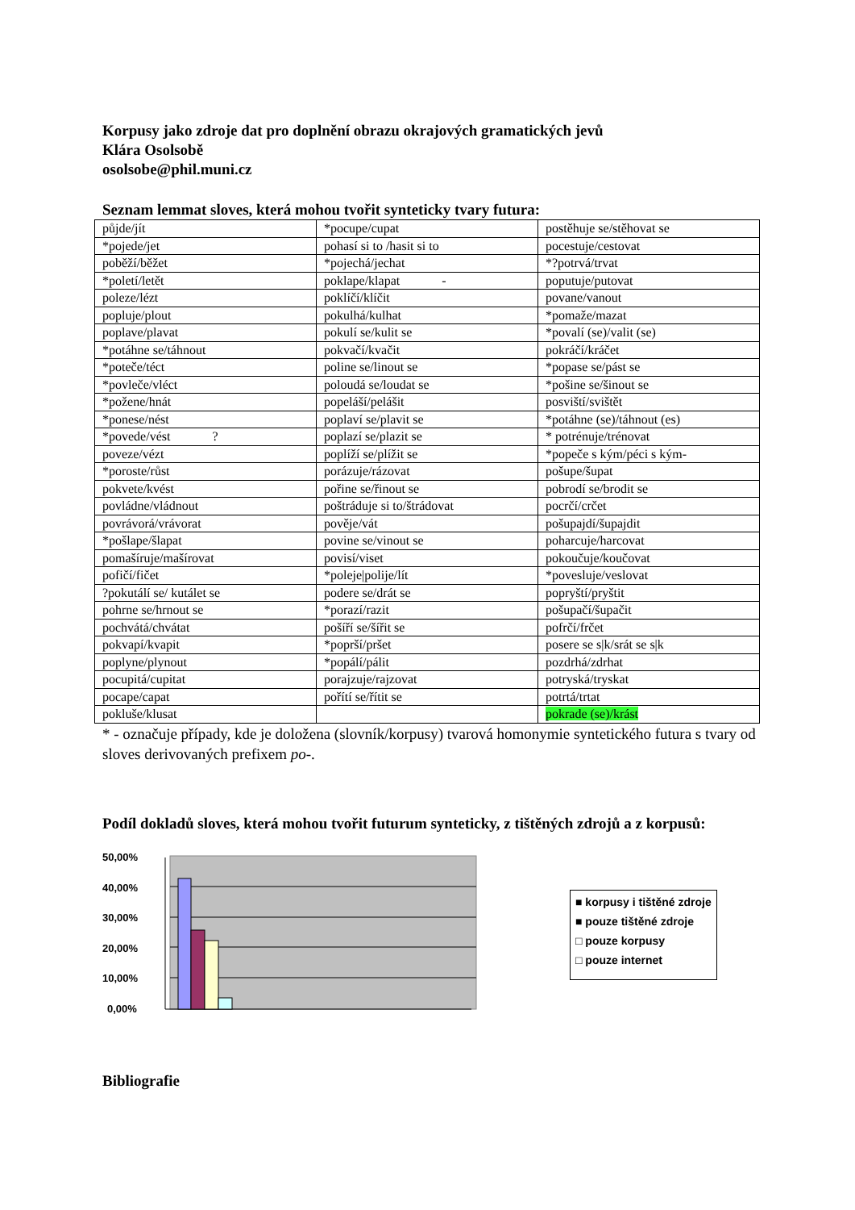Korpusy jako zdroje dat pro doplnění obrazu okrajových gramatických jevů
Klára Osolsobě
osolsobe@phil.muni.cz
Seznam lemmat sloves, která mohou tvořit synteticky tvary futura:
| půjde/jít | *pocupe/cupat | postěhuje se/stěhovat se |
| *pojede/jet | pohasí si to /hasit si to | pocestuje/cestovat |
| poběží/běžet | *pojechá/jechat | *?potrvá/trvat |
| *poletí/letět | poklape/klapat - | poputuje/putovat |
| poleze/lézt | poklíčí/klíčit | povane/vanout |
| popluje/plout | pokulhá/kulhat | *pomaže/mazat |
| poplave/plavat | pokulí se/kulit se | *povalí (se)/valit (se) |
| *potáhne se/táhnout | pokvačí/kvačit | pokráčí/kráčet |
| *poteče/téct | poline se/linout se | *popase se/pást se |
| *povleče/vléct | poloudá se/loudat se | *pošine se/šinout se |
| *požene/hnát | popeláší/pelášit | posviští/svištět |
| *ponese/nést | poplaví se/plavit se | *potáhne (se)/táhnout (es) |
| *povede/vést ? | poplazí se/plazit se | * potrénuje/trénovat |
| poveze/vézt | poplíží se/plížit se | *popeče s kým/péci s kým- |
| *poroste/růst | porázuje/rázovat | pošupe/šupat |
| pokvete/kvést | pořine se/řinout se | pobrodí se/brodit se |
| povládne/vládnout | poštráduje si to/štrádovat | pocrčí/crčet |
| povrávorá/vrávorat | pověje/vát | pošupajdí/šupajdit |
| *pošlape/šlapat | povine se/vinout se | poharcuje/harcovat |
| pomašíruje/mašírovat | povisí/viset | pokoučuje/koučovat |
| pofičí/fičet | *poleje/polije/lít | *povesluje/veslovat |
| ?pokutálí se/ kutálet se | podere se/drát se | popryští/pryštit |
| pohrne se/hrnout se | *porazí/razit | pošupačí/šupačit |
| pochvátá/chvátat | pošíří se/šířit se | pofrčí/frčet |
| pokvapí/kvapit | *poprší/pršet | posere se s/k/srát se s/k |
| poplyne/plynout | *popálí/pálit | pozdrhá/zdrhat |
| pocupitá/cupitat | porajzuje/rajzovat | potryská/tryskat |
| pocape/capat | pořítí se/řítit se | potrtá/trtat |
| pokluše/klusat | | pokrade (se)/krást |
* - označuje případy, kde je doložena (slovník/korpusy) tvarová homonymie syntetického futura s tvary od sloves derivovaných prefixem po-.
Podíl dokladů sloves, která mohou tvořit futurum synteticky, z tištěných zdrojů a z korpusů:
50,00%
40,00%
30,00%
20,00%
10,00%
0,00%
■ korpusy i tištěné zdroje
■ pouze tištěné zdroje
□ pouze korpusy
□ pouze internet
Bibliografie